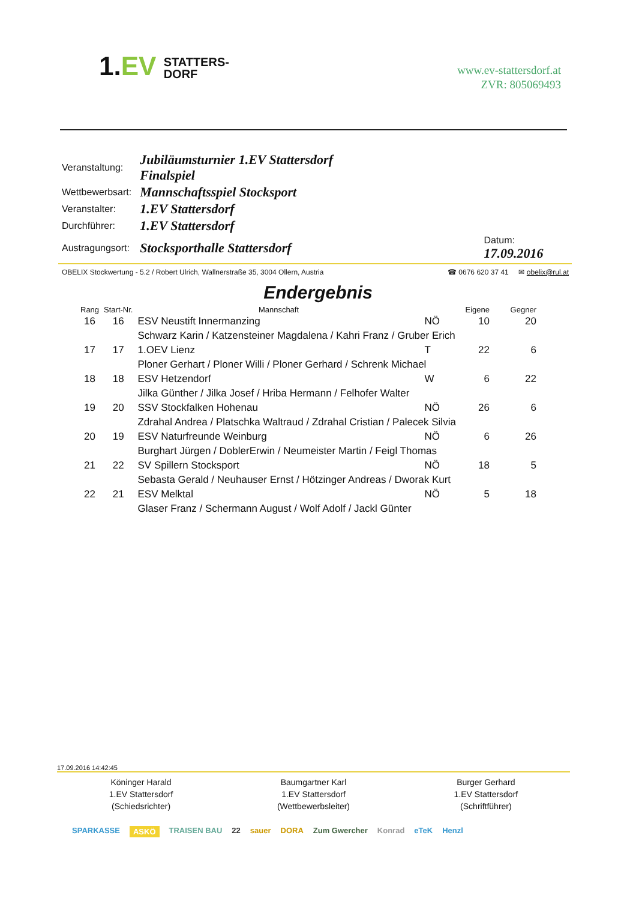1.EV STATTERS-
DORF
www.ev-stattersdorf.at
ZVR: 805069493
| Veranstaltung: | Jubiläumsturnier 1.EV Stattersdorf Finalspiel | |
| Wettbewerbsart: | Mannschaftsspiel Stocksport | |
| Veranstalter: | 1.EV Stattersdorf | |
| Durchführer: | 1.EV Stattersdorf | |
| Austragungsort: | Stocksporthalle Stattersdorf | Datum: 17.09.2016 |
OBELIX Stockwertung - 5.2 / Robert Ulrich, Wallnerstraße 35, 3004 Ollern, Austria ☎ 0676 620 37 41 ✉ obelix@rul.at
Endergebnis
| Rang | Start-Nr. | Mannschaft | | Eigene | Gegner |
| --- | --- | --- | --- | --- | --- |
| 16 | 16 | ESV Neustift Innermanzing | NÖ | 10 | 20 |
| | | Schwarz Karin / Katzensteiner Magdalena / Kahri Franz / Gruber Erich | | | |
| 17 | 17 | 1.OEV Lienz | T | 22 | 6 |
| | | Ploner Gerhart / Ploner Willi / Ploner Gerhard / Schrenk Michael | | | |
| 18 | 18 | ESV Hetzendorf | W | 6 | 22 |
| | | Jilka Günther / Jilka Josef / Hriba Hermann / Felhofer Walter | | | |
| 19 | 20 | SSV Stockfalken Hohenau | NÖ | 26 | 6 |
| | | Zdrahal Andrea / Platschka Waltraud / Zdrahal Cristian / Palecek Silvia | | | |
| 20 | 19 | ESV Naturfreunde Weinburg | NÖ | 6 | 26 |
| | | Burghart Jürgen / DoblerErwin / Neumeister Martin / Feigl Thomas | | | |
| 21 | 22 | SV Spillern Stocksport | NÖ | 18 | 5 |
| | | Sebasta Gerald / Neuhauser Ernst / Hötzinger Andreas / Dworak Kurt | | | |
| 22 | 21 | ESV Melktal | NÖ | 5 | 18 |
| | | Glaser Franz / Schermann August / Wolf Adolf / Jackl Günter | | | |
17.09.2016 14:42:45
Köninger Harald
1.EV Stattersdorf
(Schiedsrichter)
Baumgartner Karl
1.EV Stattersdorf
(Wettbewerbsleiter)
Burger Gerhard
1.EV Stattersdorf
(Schriftführer)
SPARKASSE ASKÖ TRAISEN BAU 22 sauer DORA Zum Gwercher Konrad eTeK Henzl